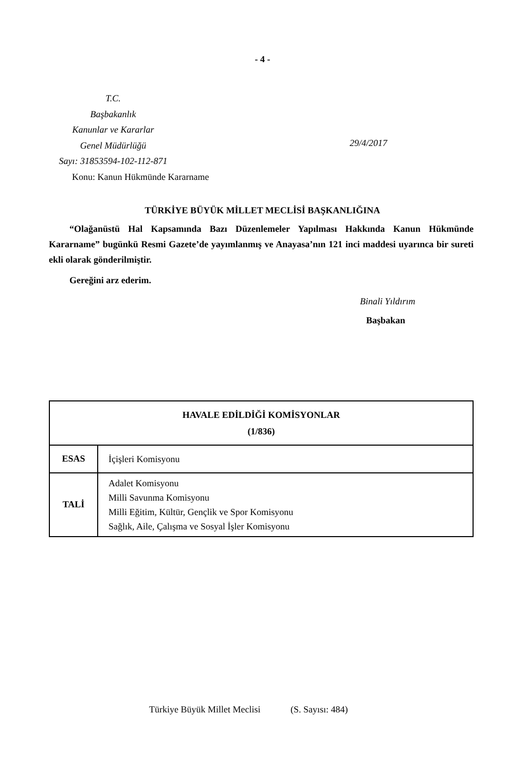- 4 -
T.C.
Başbakanlık
Kanunlar ve Kararlar
Genel Müdürlüğü
Sayı: 31853594-102-112-871
29/4/2017
Konu: Kanun Hükmünde Kararname
TÜRKİYE BÜYÜK MİLLET MECLİSİ BAŞKANLIĞINA
“Olağanüstü Hal Kapsamında Bazı Düzenlemeler Yapılması Hakkında Kanun Hükmünde Kararname” bugünkü Resmi Gazete’de yayımlanmış ve Anayasa’nın 121 inci maddesi uyarınca bir sureti ekli olarak gönderilmiştir.
Gereğini arz ederim.
Binali Yıldırım
Başbakan
| HAVALE EDİLDİĞİ KOMİSYONLAR (1/836) | |
| --- | --- |
| ESAS | İçişleri Komisyonu |
| TALİ | Adalet Komisyonu Milli Savunma Komisyonu Milli Eğitim, Kültür, Gençlik ve Spor Komisyonu Sağlık, Aile, Çalışma ve Sosyal İşler Komisyonu |
Türkiye Büyük Millet Meclisi (S. Sayısı: 484)